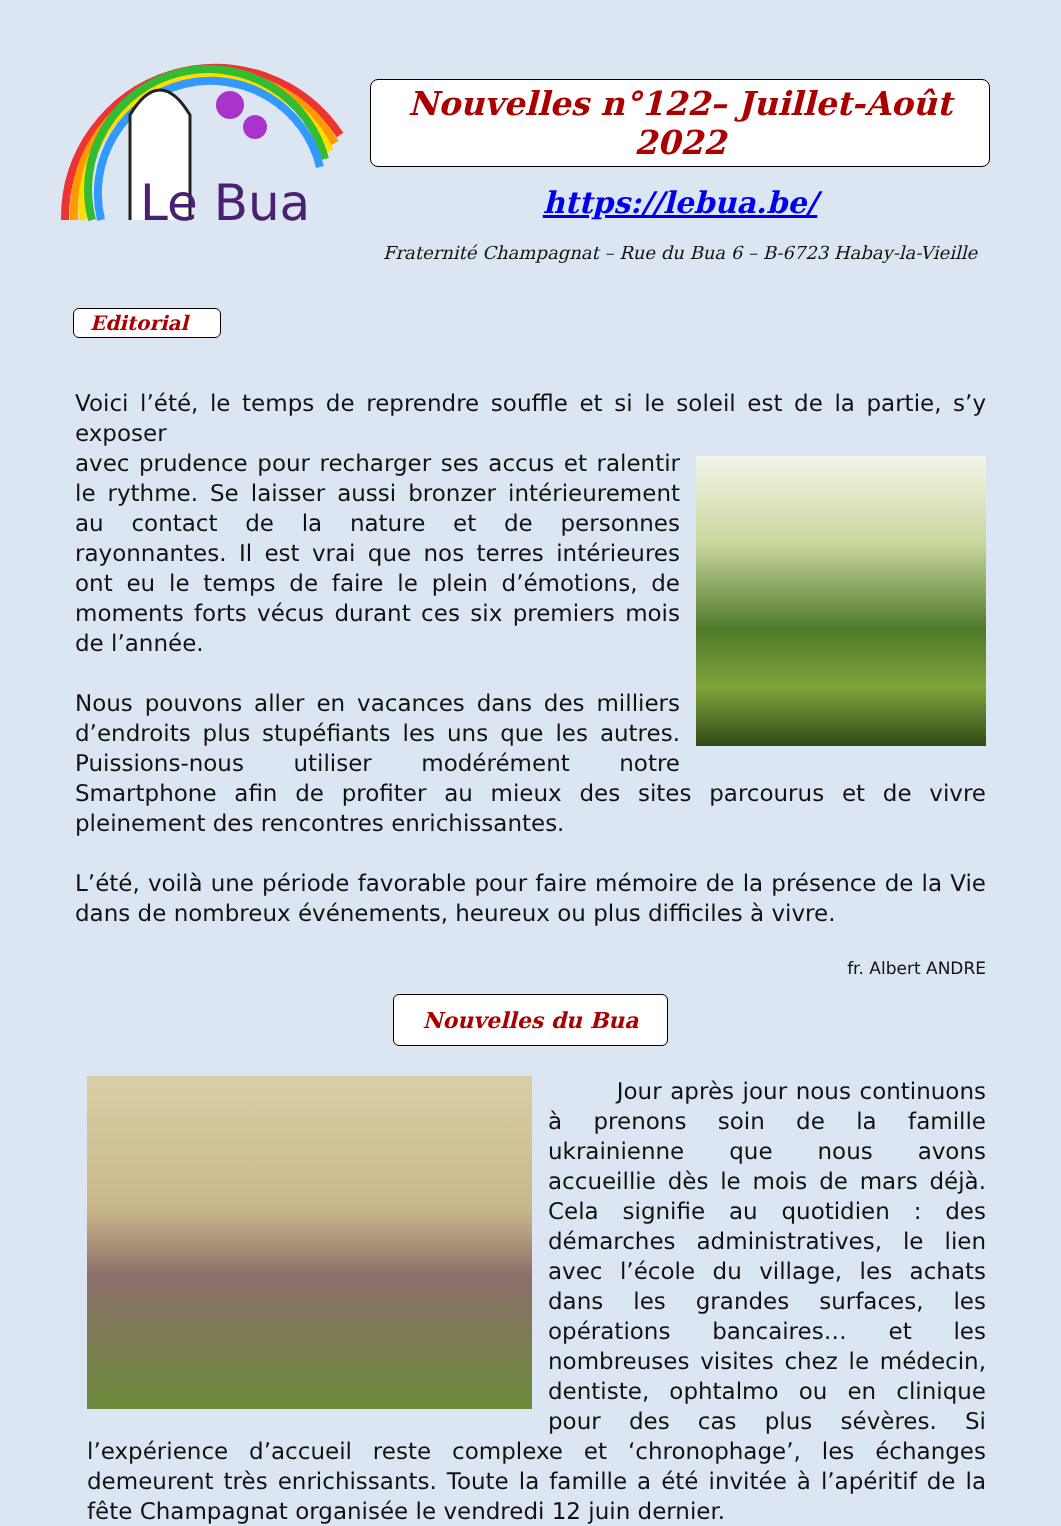Le Bua
Nouvelles n°122– Juillet-Août 2022
https://lebua.be/
Fraternité Champagnat – Rue du Bua 6 – B-6723 Habay-la-Vieille
Editorial
Voici l’été, le temps de reprendre souffle et si le soleil est de la partie, s’y exposer
avec prudence pour recharger ses accus et ralentir le rythme. Se laisser aussi bronzer intérieurement au contact de la nature et de personnes rayonnantes. Il est vrai que nos terres intérieures ont eu le temps de faire le plein d’émotions, de moments forts vécus durant ces six premiers mois de l’année.
Nous pouvons aller en vacances dans des milliers d’endroits plus stupéfiants les uns que les autres. Puissions-nous utiliser modérément notre Smartphone afin de profiter au mieux des sites parcourus et de vivre pleinement des rencontres enrichissantes.
L’été, voilà une période favorable pour faire mémoire de la présence de la Vie dans de nombreux événements, heureux ou plus difficiles à vivre.
fr. Albert ANDRE
Nouvelles du Bua
Jour après jour nous continuons à prenons soin de la famille ukrainienne que nous avons accueillie dès le mois de mars déjà. Cela signifie au quotidien : des démarches administratives, le lien avec l’école du village, les achats dans les grandes surfaces, les opérations bancaires… et les nombreuses visites chez le médecin, dentiste, ophtalmo ou en clinique pour des cas plus sévères. Si l’expérience d’accueil reste complexe et ‘chronophage’, les échanges demeurent très enrichissants. Toute la famille a été invitée à l’apéritif de la fête Champagnat organisée le vendredi 12 juin dernier.